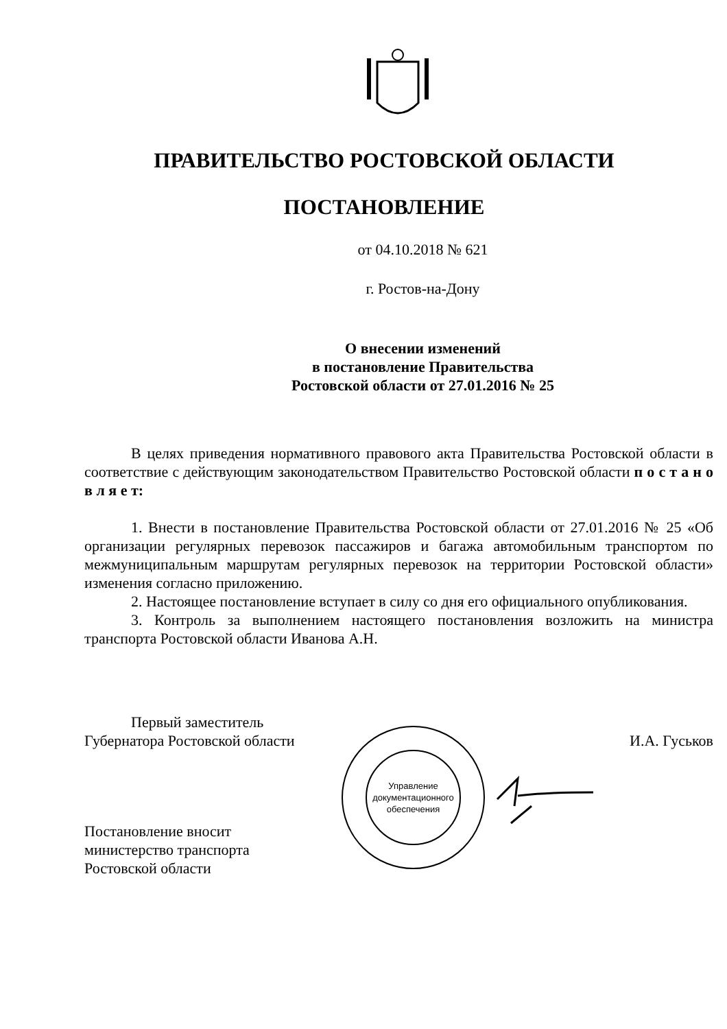ПРАВИТЕЛЬСТВО РОСТОВСКОЙ ОБЛАСТИ
ПОСТАНОВЛЕНИЕ
от 04.10.2018 № 621
г. Ростов-на-Дону
О внесении изменений
в постановление Правительства
Ростовской области от 27.01.2016 № 25
В целях приведения нормативного правового акта Правительства Ростовской области в соответствие с действующим законодательством Правительство Ростовской области п о с т а н о в л я е т:
1. Внести в постановление Правительства Ростовской области от 27.01.2016 № 25 «Об организации регулярных перевозок пассажиров и багажа автомобильным транспортом по межмуниципальным маршрутам регулярных перевозок на территории Ростовской области» изменения согласно приложению.
2. Настоящее постановление вступает в силу со дня его официального опубликования.
3. Контроль за выполнением настоящего постановления возложить на министра транспорта Ростовской области Иванова А.Н.
Первый заместитель
Губернатора Ростовской области
И.А. Гуськов
Постановление вносит
министерство транспорта
Ростовской области
Управление документационного обеспечения